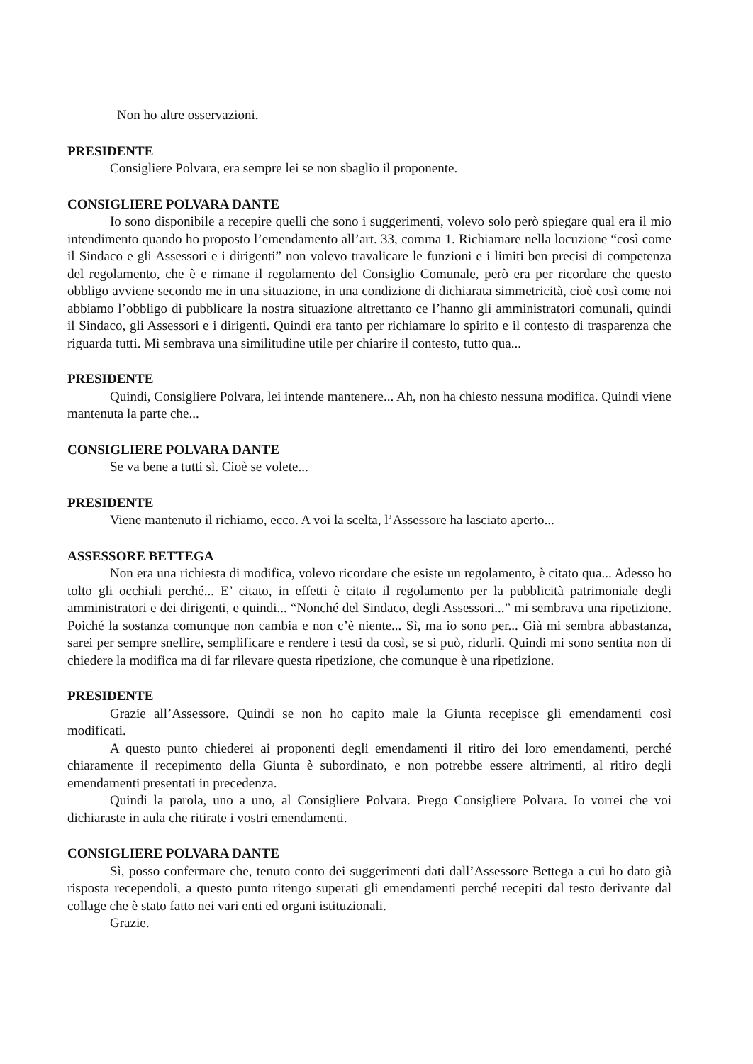Non ho altre osservazioni.
PRESIDENTE
Consigliere Polvara, era sempre lei se non sbaglio il proponente.
CONSIGLIERE POLVARA DANTE
Io sono disponibile a recepire quelli che sono i suggerimenti, volevo solo però spiegare qual era il mio intendimento quando ho proposto l’emendamento all’art. 33, comma 1. Richiamare nella locuzione “così come il Sindaco e gli Assessori e i dirigenti” non volevo travalicare le funzioni e i limiti ben precisi di competenza del regolamento, che è e rimane il regolamento del Consiglio Comunale, però era per ricordare che questo obbligo avviene secondo me in una situazione, in una condizione di dichiarata simmetricità, cioè così come noi abbiamo l’obbligo di pubblicare la nostra situazione altrettanto ce l’hanno gli amministratori comunali, quindi il Sindaco, gli Assessori e i dirigenti. Quindi era tanto per richiamare lo spirito e il contesto di trasparenza che riguarda tutti. Mi sembrava una similitudine utile per chiarire il contesto, tutto qua...
PRESIDENTE
Quindi, Consigliere Polvara, lei intende mantenere... Ah, non ha chiesto nessuna modifica. Quindi viene mantenuta la parte che...
CONSIGLIERE POLVARA DANTE
Se va bene a tutti sì. Cioè se volete...
PRESIDENTE
Viene mantenuto il richiamo, ecco. A voi la scelta, l’Assessore ha lasciato aperto...
ASSESSORE BETTEGA
Non era una richiesta di modifica, volevo ricordare che esiste un regolamento, è citato qua... Adesso ho tolto gli occhiali perché... E’ citato, in effetti è citato il regolamento per la pubblicità patrimoniale degli amministratori e dei dirigenti, e quindi... “Nonché del Sindaco, degli Assessori...” mi sembrava una ripetizione. Poiché la sostanza comunque non cambia e non c’è niente... Sì, ma io sono per... Già mi sembra abbastanza, sarei per sempre snellire, semplificare e rendere i testi da così, se si può, ridurli. Quindi mi sono sentita non di chiedere la modifica ma di far rilevare questa ripetizione, che comunque è una ripetizione.
PRESIDENTE
Grazie all’Assessore. Quindi se non ho capito male la Giunta recepisce gli emendamenti così modificati.
A questo punto chiederei ai proponenti degli emendamenti il ritiro dei loro emendamenti, perché chiaramente il recepimento della Giunta è subordinato, e non potrebbe essere altrimenti, al ritiro degli emendamenti presentati in precedenza.
Quindi la parola, uno a uno, al Consigliere Polvara. Prego Consigliere Polvara. Io vorrei che voi dichiaraste in aula che ritirate i vostri emendamenti.
CONSIGLIERE POLVARA DANTE
Sì, posso confermare che, tenuto conto dei suggerimenti dati dall’Assessore Bettega a cui ho dato già risposta recependoli, a questo punto ritengo superati gli emendamenti perché recepiti dal testo derivante dal collage che è stato fatto nei vari enti ed organi istituzionali.
Grazie.